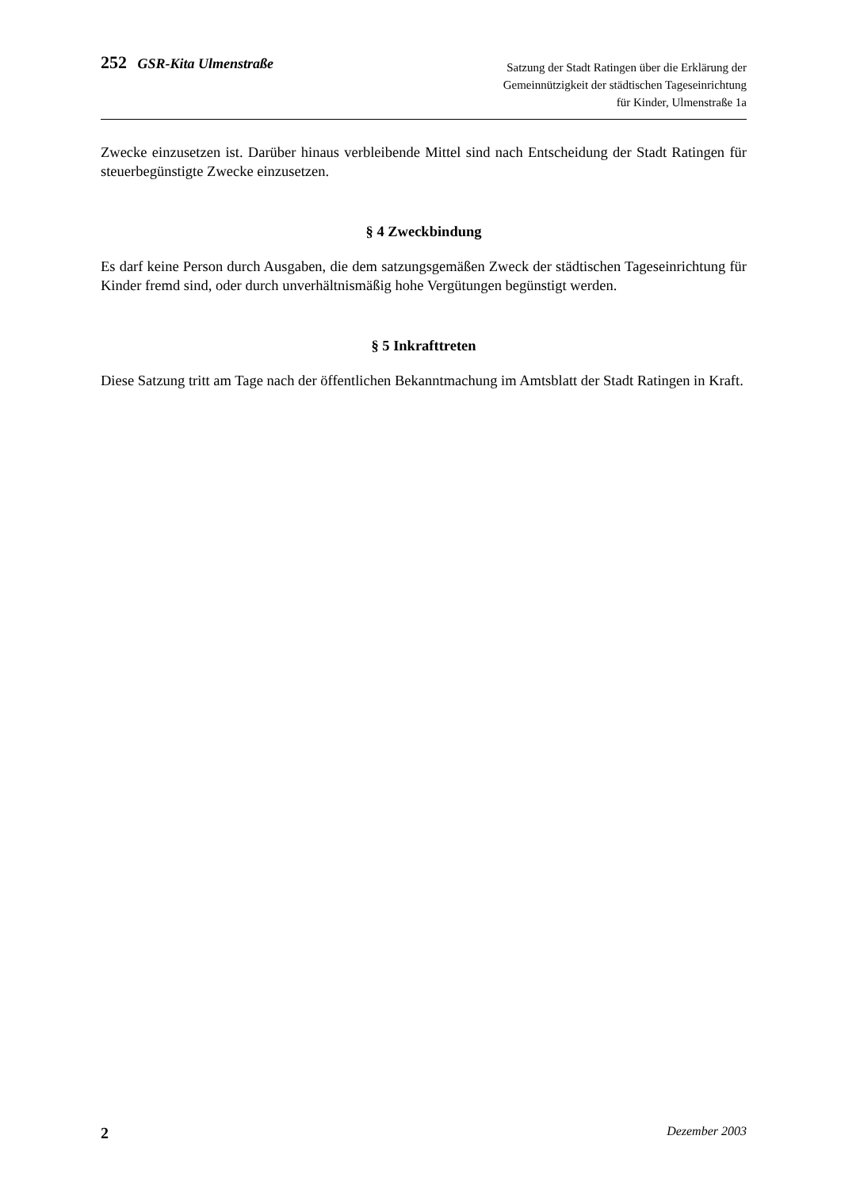252 GSR-Kita Ulmenstraße
Satzung der Stadt Ratingen über die Erklärung der
Gemeinnützigkeit der städtischen Tageseinrichtung
für Kinder, Ulmenstraße 1a
Zwecke einzusetzen ist. Darüber hinaus verbleibende Mittel sind nach Entscheidung der Stadt Ratingen für steuerbegünstigte Zwecke einzusetzen.
§ 4 Zweckbindung
Es darf keine Person durch Ausgaben, die dem satzungsgemäßen Zweck der städtischen Tageseinrichtung für Kinder fremd sind, oder durch unverhältnismäßig hohe Vergütungen begünstigt werden.
§ 5 Inkrafttreten
Diese Satzung tritt am Tage nach der öffentlichen Bekanntmachung im Amtsblatt der Stadt Ratingen in Kraft.
2 Dezember 2003